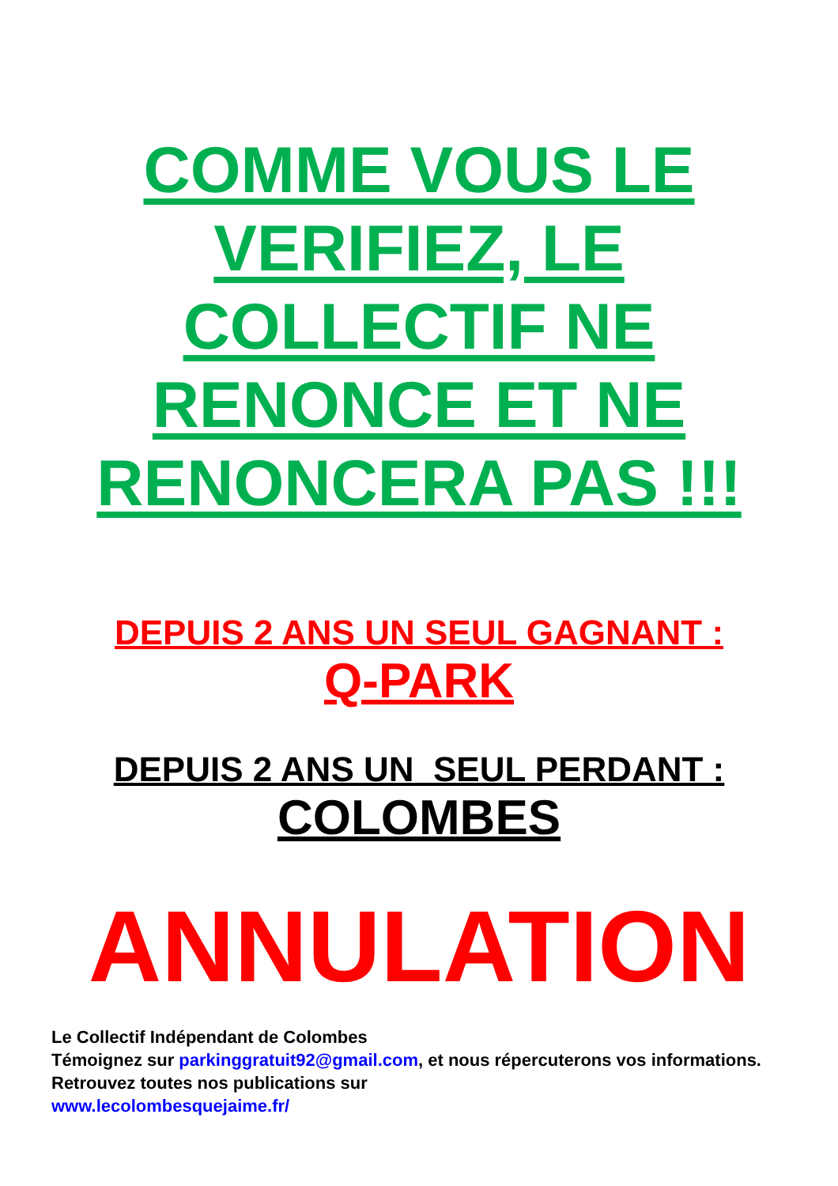COMME VOUS LE
VERIFIEZ, LE
COLLECTIF NE
RENONCE ET NE
RENONCERA PAS !!!
DEPUIS 2 ANS UN SEUL GAGNANT :
Q-PARK
DEPUIS 2 ANS UN SEUL PERDANT :
COLOMBES
ANNULATION
Le Collectif Indépendant de Colombes
Témoignez sur parkinggratuit92@gmail.com, et nous répercuterons vos informations.
Retrouvez toutes nos publications sur
www.lecolombesquejaime.fr/